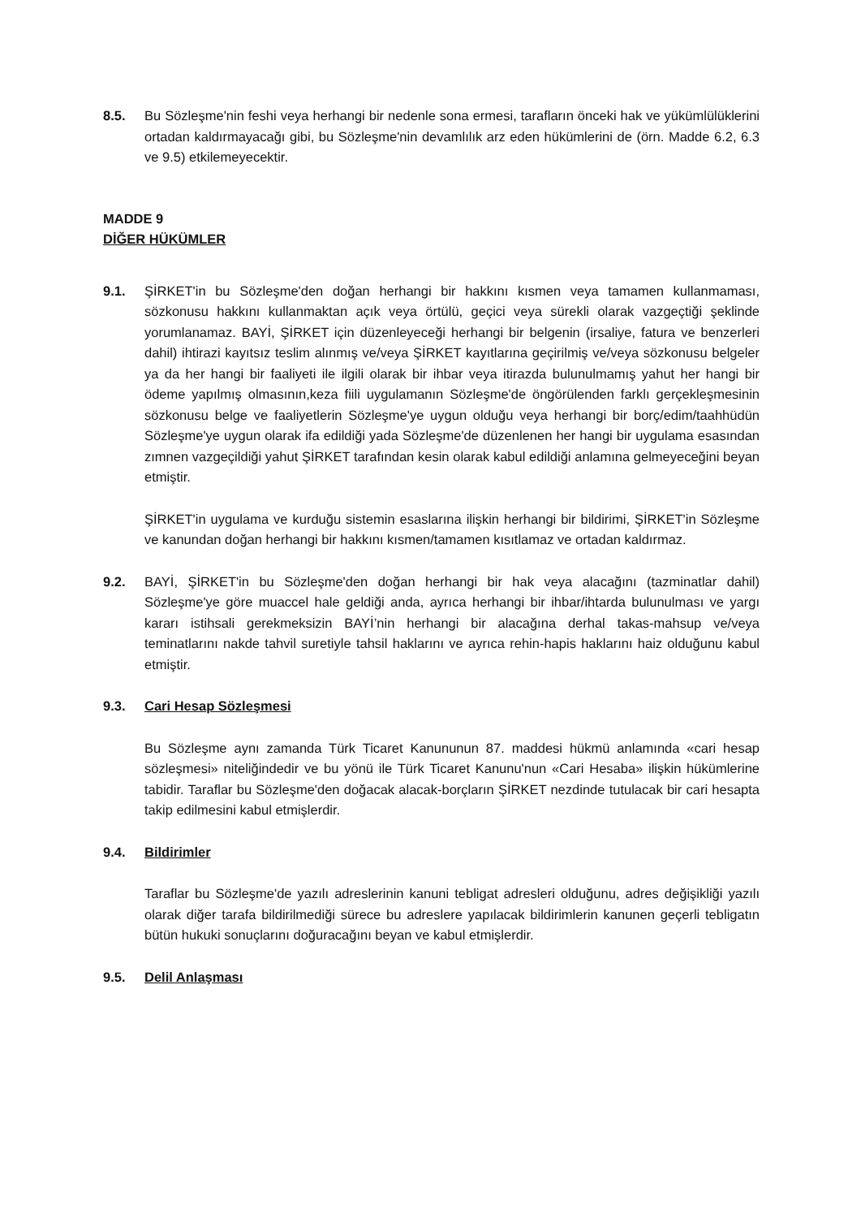8.5. Bu Sözleşme'nin feshi veya herhangi bir nedenle sona ermesi, tarafların önceki hak ve yükümlülüklerini ortadan kaldırmayacağı gibi, bu Sözleşme'nin devamlılık arz eden hükümlerini de (örn. Madde 6.2, 6.3 ve 9.5) etkilemeyecektir.
MADDE 9
DİĞER HÜKÜMLER
9.1. ŞİRKET'in bu Sözleşme'den doğan herhangi bir hakkını kısmen veya tamamen kullanmaması, sözkonusu hakkını kullanmaktan açık veya örtülü, geçici veya sürekli olarak vazgeçtiği şeklinde yorumlanamaz. BAYİ, ŞİRKET için düzenleyeceği herhangi bir belgenin (irsaliye, fatura ve benzerleri dahil) ihtirazi kayıtsız teslim alınmış ve/veya ŞİRKET kayıtlarına geçirilmiş ve/veya sözkonusu belgeler ya da her hangi bir faaliyeti ile ilgili olarak bir ihbar veya itirazda bulunulmamış yahut her hangi bir ödeme yapılmış olmasının,keza fiili uygulamanın Sözleşme'de öngörülenden farklı gerçekleşmesinin sözkonusu belge ve faaliyetlerin Sözleşme'ye uygun olduğu veya herhangi bir borç/edim/taahhüdün Sözleşme'ye uygun olarak ifa edildiği yada Sözleşme'de düzenlenen her hangi bir uygulama esasından zımnen vazgeçildiği yahut ŞİRKET tarafından kesin olarak kabul edildiği anlamına gelmeyeceğini beyan etmiştir.
ŞİRKET'in uygulama ve kurduğu sistemin esaslarına ilişkin herhangi bir bildirimi, ŞİRKET'in Sözleşme ve kanundan doğan herhangi bir hakkını kısmen/tamamen kısıtlamaz ve ortadan kaldırmaz.
9.2. BAYİ, ŞİRKET'in bu Sözleşme'den doğan herhangi bir hak veya alacağını (tazminatlar dahil) Sözleşme'ye göre muaccel hale geldiği anda, ayrıca herhangi bir ihbar/ihtarda bulunulması ve yargı kararı istihsali gerekmeksizin BAYİ’nin herhangi bir alacağına derhal takas-mahsup ve/veya teminatlarını nakde tahvil suretiyle tahsil haklarını ve ayrıca rehin-hapis haklarını haiz olduğunu kabul etmiştir.
9.3. Cari Hesap Sözleşmesi
Bu Sözleşme aynı zamanda Türk Ticaret Kanununun 87. maddesi hükmü anlamında «cari hesap sözleşmesi» niteliğindedir ve bu yönü ile Türk Ticaret Kanunu'nun «Cari Hesaba» ilişkin hükümlerine tabidir. Taraflar bu Sözleşme'den doğacak alacak-borçların ŞİRKET nezdinde tutulacak bir cari hesapta takip edilmesini kabul etmişlerdir.
9.4. Bildirimler
Taraflar bu Sözleşme'de yazılı adreslerinin kanuni tebligat adresleri olduğunu, adres değişikliği yazılı olarak diğer tarafa bildirilmediği sürece bu adreslere yapılacak bildirimlerin kanunen geçerli tebligatın bütün hukuki sonuçlarını doğuracağını beyan ve kabul etmişlerdir.
9.5. Delil Anlaşması